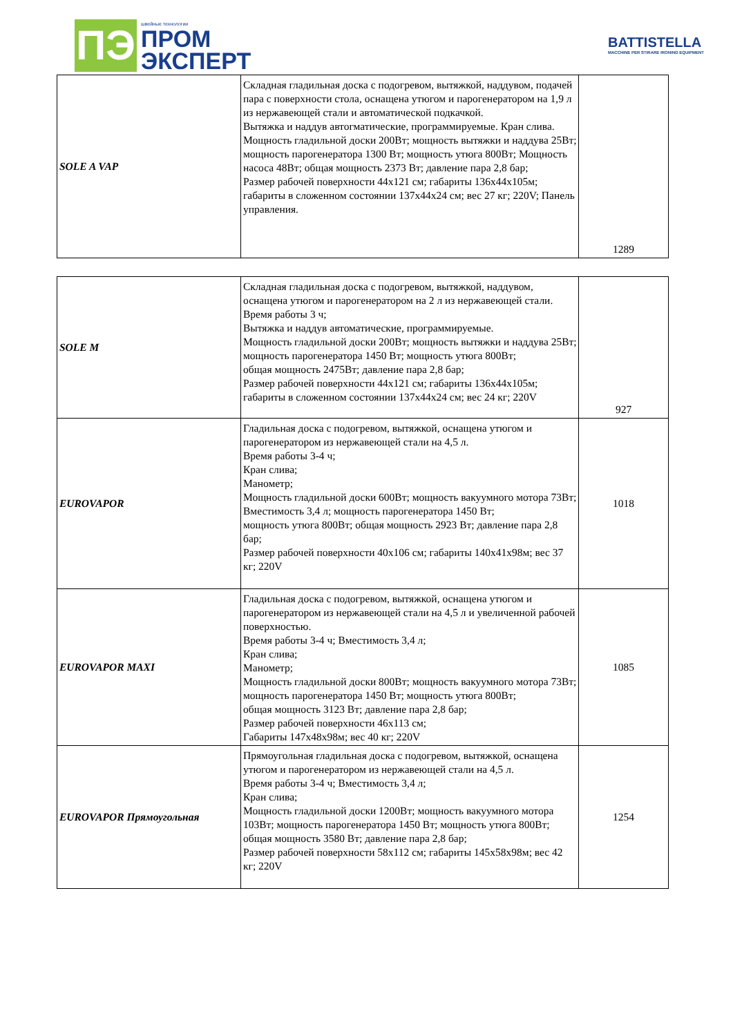ПЭ
швейные технологии
ПРОМ
ЭКСПЕРТ
BATTISTELLA
MACCHINE PER STIRARE IRONING EQUIPMENT
| SOLE A VAP | Складная гладильная доска с подогревом, вытяжкой, наддувом, подачей пара с поверхности стола, оснащена утюгом и парогенератором на 1,9 л из нержавеющей стали и автоматической подкачкой. Вытяжка и наддув автогматические, программируемые. Кран слива. Мощность гладильной доски 200Вт; мощность вытяжки и наддува 25Вт; мощность парогенератора 1300 Вт; мощность утюга 800Вт; Мощность насоса 48Вт; общая мощность 2373 Вт; давление пара 2,8 бар; Размер рабочей поверхности 44x121 см; габариты 136x44x105м; габариты в сложенном состоянии 137x44x24 см; вес 27 кг; 220V; Панель управления. | 1289 |
| SOLE M | Складная гладильная доска с подогревом, вытяжкой, наддувом, оснащена утюгом и парогенератором на 2 л из нержавеющей стали. Время работы 3 ч; Вытяжка и наддув автоматические, программируемые. Мощность гладильной доски 200Вт; мощность вытяжки и наддува 25Вт; мощность парогенератора 1450 Вт; мощность утюга 800Вт; общая мощность 2475Вт; давление пара 2,8 бар; Размер рабочей поверхности 44x121 см; габариты 136x44x105м; габариты в сложенном состоянии 137x44x24 см; вес 24 кг; 220V | 927 |
| EUROVAPOR | Гладильная доска с подогревом, вытяжкой, оснащена утюгом и парогенератором из нержавеющей стали на 4,5 л. Время работы 3-4 ч; Кран слива; Манометр; Мощность гладильной доски 600Вт; мощность вакуумного мотора 73Вт; Вместимость 3,4 л; мощность парогенератора 1450 Вт; мощность утюга 800Вт; общая мощность 2923 Вт; давление пара 2,8 бар; Размер рабочей поверхности 40x106 см; габариты 140x41x98м; вес 37 кг; 220V | 1018 |
| EUROVAPOR MAXI | Гладильная доска с подогревом, вытяжкой, оснащена утюгом и парогенератором из нержавеющей стали на 4,5 л и увеличенной рабочей поверхностью. Время работы 3-4 ч; Вместимость 3,4 л; Кран слива; Манометр; Мощность гладильной доски 800Вт; мощность вакуумного мотора 73Вт; мощность парогенератора 1450 Вт; мощность утюга 800Вт; общая мощность 3123 Вт; давление пара 2,8 бар; Размер рабочей поверхности 46x113 см; Габариты 147x48x98м; вес 40 кг; 220V | 1085 |
| EUROVAPOR Прямоугольная | Прямоугольная гладильная доска с подогревом, вытяжкой, оснащена утюгом и парогенератором из нержавеющей стали на 4,5 л. Время работы 3-4 ч; Вместимость 3,4 л; Кран слива; Мощность гладильной доски 1200Вт; мощность вакуумного мотора 103Вт; мощность парогенератора 1450 Вт; мощность утюга 800Вт; общая мощность 3580 Вт; давление пара 2,8 бар; Размер рабочей поверхности 58x112 см; габариты 145x58x98м; вес 42 кг; 220V | 1254 |